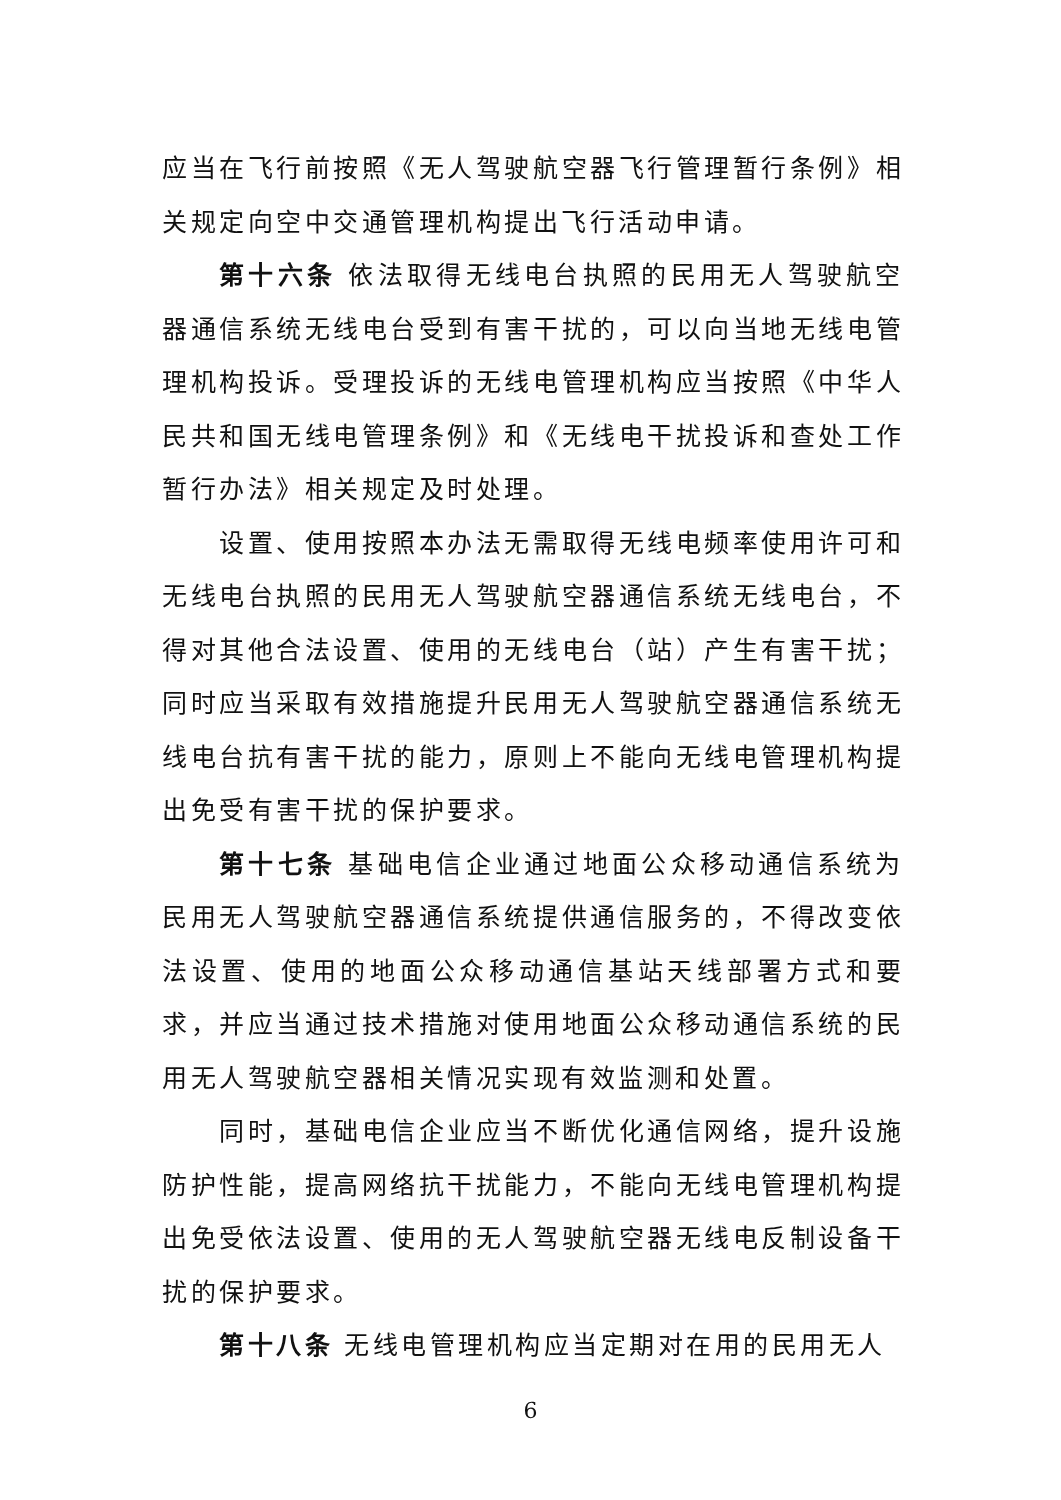应当在飞行前按照《无人驾驶航空器飞行管理暂行条例》相关规定向空中交通管理机构提出飞行活动申请。
第十六条 依法取得无线电台执照的民用无人驾驶航空器通信系统无线电台受到有害干扰的，可以向当地无线电管理机构投诉。受理投诉的无线电管理机构应当按照《中华人民共和国无线电管理条例》和《无线电干扰投诉和查处工作暂行办法》相关规定及时处理。
设置、使用按照本办法无需取得无线电频率使用许可和无线电台执照的民用无人驾驶航空器通信系统无线电台，不得对其他合法设置、使用的无线电台（站）产生有害干扰；同时应当采取有效措施提升民用无人驾驶航空器通信系统无线电台抗有害干扰的能力，原则上不能向无线电管理机构提出免受有害干扰的保护要求。
第十七条 基础电信企业通过地面公众移动通信系统为民用无人驾驶航空器通信系统提供通信服务的，不得改变依法设置、使用的地面公众移动通信基站天线部署方式和要求，并应当通过技术措施对使用地面公众移动通信系统的民用无人驾驶航空器相关情况实现有效监测和处置。
同时，基础电信企业应当不断优化通信网络，提升设施防护性能，提高网络抗干扰能力，不能向无线电管理机构提出免受依法设置、使用的无人驾驶航空器无线电反制设备干扰的保护要求。
第十八条 无线电管理机构应当定期对在用的民用无人
6